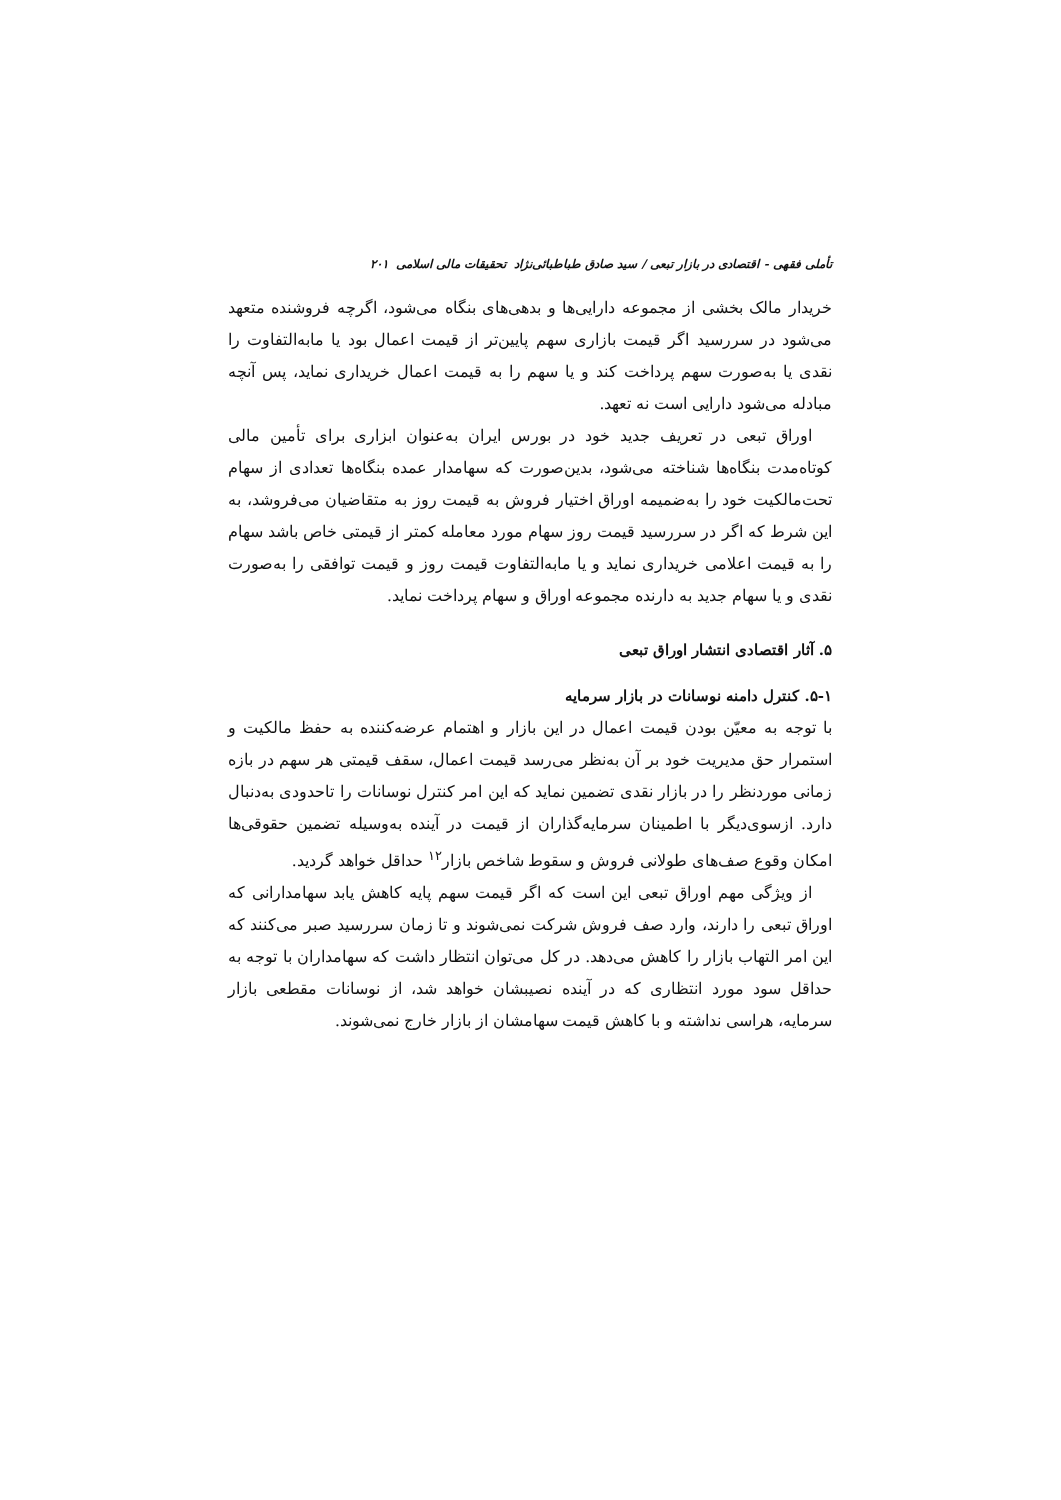تأملی فقهی - اقتصادی در بازار تبعی / سید صادق طباطبائی‌نژاد تحقیقات مالی اسلامی ۲۰۱
خریدار مالک بخشی از مجموعه دارایی‌ها و بدهی‌های بنگاه می‌شود، اگرچه فروشنده متعهد می‌شود در سررسید اگر قیمت بازاری سهم پایین‌تر از قیمت اعمال بود یا مابه‌التفاوت را نقدی یا به‌صورت سهم پرداخت کند و یا سهم را به قیمت اعمال خریداری نماید، پس آنچه مبادله می‌شود دارایی است نه تعهد.
اوراق تبعی در تعریف جدید خود در بورس ایران به‌عنوان ابزاری برای تأمین مالی کوتاه‌مدت بنگاه‌ها شناخته می‌شود، بدین‌صورت که سهامدار عمده بنگاه‌ها تعدادی از سهام تحت‌مالکیت خود را به‌ضمیمه اوراق اختیار فروش به قیمت روز به متقاضیان می‌فروشد، به این شرط که اگر در سررسید قیمت روز سهام مورد معامله کمتر از قیمتی خاص باشد سهام را به قیمت اعلامی خریداری نماید و یا مابه‌التفاوت قیمت روز و قیمت توافقی را به‌صورت نقدی و یا سهام جدید به دارنده مجموعه اوراق و سهام پرداخت نماید.
۵. آثار اقتصادی انتشار اوراق تبعی
۵-۱. کنترل دامنه نوسانات در بازار سرمایه
با توجه به معیّن بودن قیمت اعمال در این بازار و اهتمام عرضه‌کننده به حفظ مالکیت و استمرار حق مدیریت خود بر آن به‌نظر می‌رسد قیمت اعمال، سقف قیمتی هر سهم در بازه زمانی موردنظر را در بازار نقدی تضمین نماید که این امر کنترل نوسانات را تاحدودی به‌دنبال دارد. ازسوی‌دیگر با اطمینان سرمایه‌گذاران از قیمت در آینده به‌وسیله تضمین حقوقی‌ها امکان وقوع صف‌های طولانی فروش و سقوط شاخص بازار<sup>۱۲</sup> حداقل خواهد گردید.
از ویژگی مهم اوراق تبعی این است که اگر قیمت سهم پایه کاهش یابد سهامدارانی که اوراق تبعی را دارند، وارد صف فروش شرکت نمی‌شوند و تا زمان سررسید صبر می‌کنند که این امر التهاب بازار را کاهش می‌دهد. در کل می‌توان انتظار داشت که سهامداران با توجه به حداقل سود مورد انتظاری که در آینده نصیبشان خواهد شد، از نوسانات مقطعی بازار سرمایه، هراسی نداشته و با کاهش قیمت سهامشان از بازار خارج نمی‌شوند.